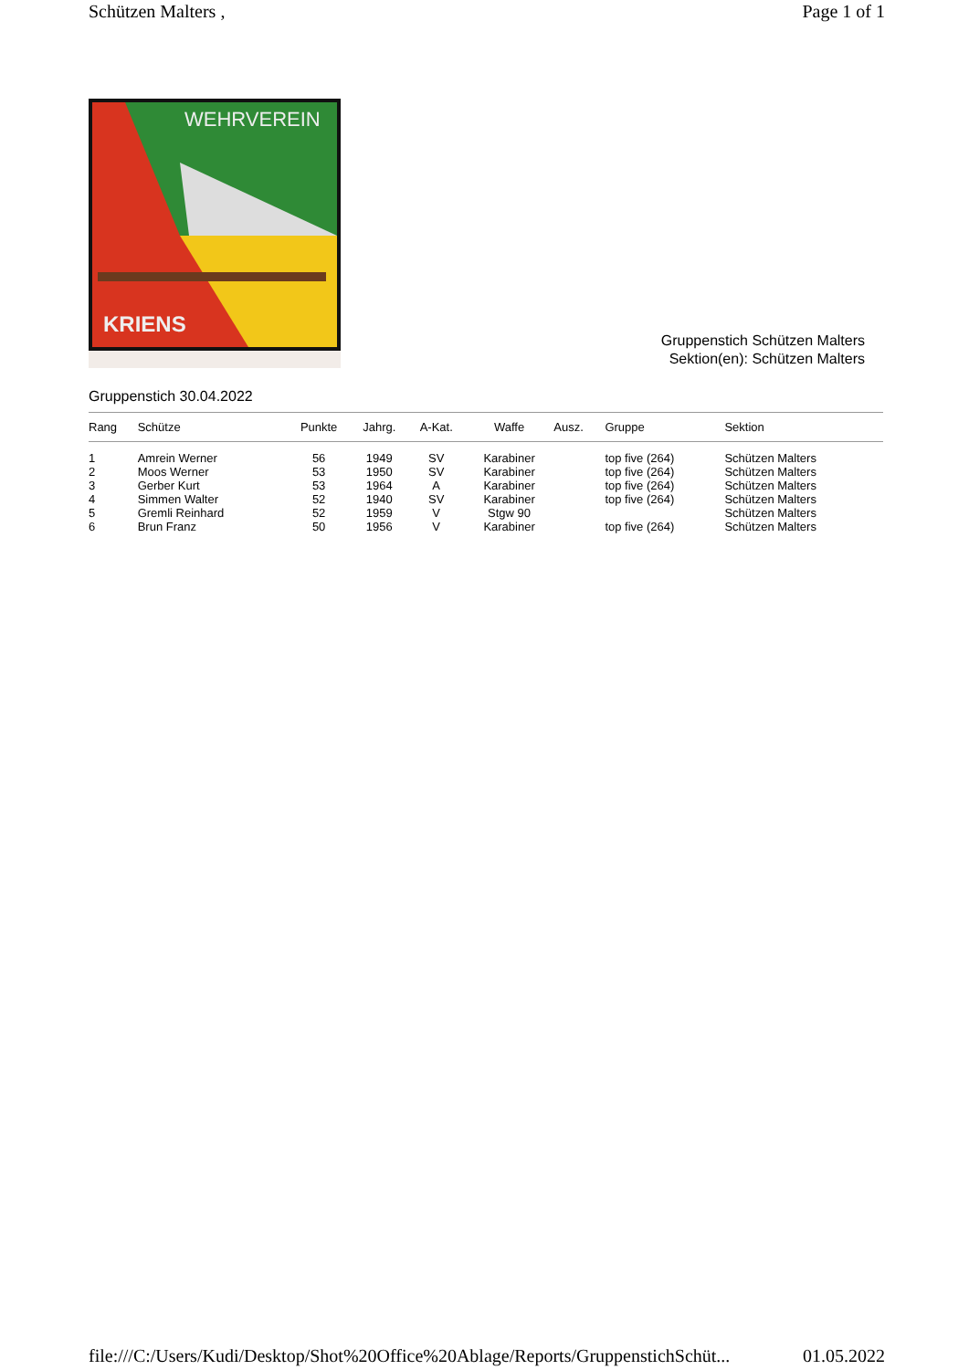Schützen Malters , Page 1 of 1
WEHRVEREIN
KRIENS
Gruppenstich Schützen Malters
Sektion(en): Schützen Malters
Gruppenstich 30.04.2022
| Rang | Schütze | Punkte | Jahrg. | A-Kat. | Waffe | Ausz. | Gruppe | Sektion |
| --- | --- | --- | --- | --- | --- | --- | --- | --- |
| 1 | Amrein Werner | 56 | 1949 | SV | Karabiner | | top five (264) | Schützen Malters |
| 2 | Moos Werner | 53 | 1950 | SV | Karabiner | | top five (264) | Schützen Malters |
| 3 | Gerber Kurt | 53 | 1964 | A | Karabiner | | top five (264) | Schützen Malters |
| 4 | Simmen Walter | 52 | 1940 | SV | Karabiner | | top five (264) | Schützen Malters |
| 5 | Gremli Reinhard | 52 | 1959 | V | Stgw 90 | | | Schützen Malters |
| 6 | Brun Franz | 50 | 1956 | V | Karabiner | | top five (264) | Schützen Malters |
file:///C:/Users/Kudi/Desktop/Shot%20Office%20Ablage/Reports/GruppenstichSchüt... 01.05.2022